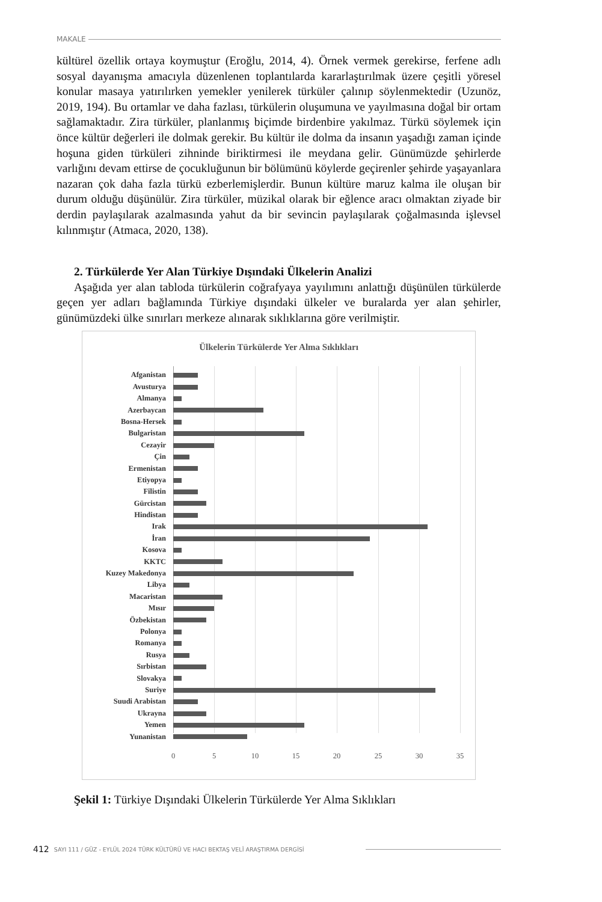MAKALE
kültürel özellik ortaya koymuştur (Eroğlu, 2014, 4). Örnek vermek gerekirse, ferfene adlı sosyal dayanışma amacıyla düzenlenen toplantılarda kararlaştırılmak üzere çeşitli yöresel konular masaya yatırılırken yemekler yenilerek türküler çalınıp söylenmektedir (Uzunöz, 2019, 194). Bu ortamlar ve daha fazlası, türkülerin oluşumuna ve yayılmasına doğal bir ortam sağlamaktadır. Zira türküler, planlanmış biçimde birdenbire yakılmaz. Türkü söylemek için önce kültür değerleri ile dolmak gerekir. Bu kültür ile dolma da insanın yaşadığı zaman içinde hoşuna giden türküleri zihninde biriktirmesi ile meydana gelir. Günümüzde şehirlerde varlığını devam ettirse de çocukluğunun bir bölümünü köylerde geçirenler şehirde yaşayanlara nazaran çok daha fazla türkü ezberlemişlerdir. Bunun kültüre maruz kalma ile oluşan bir durum olduğu düşünülür. Zira türküler, müzikal olarak bir eğlence aracı olmaktan ziyade bir derdin paylaşılarak azalmasında yahut da bir sevincin paylaşılarak çoğalmasında işlevsel kılınmıştır (Atmaca, 2020, 138).
2. Türkülerde Yer Alan Türkiye Dışındaki Ülkelerin Analizi
Aşağıda yer alan tabloda türkülerin coğrafyaya yayılımını anlattığı düşünülen türkülerde geçen yer adları bağlamında Türkiye dışındaki ülkeler ve buralarda yer alan şehirler, günümüzdeki ülke sınırları merkeze alınarak sıklıklarına göre verilmiştir.
Ülkelerin Türkülerde Yer Alma Sıklıkları
Afganistan
Avusturya
Almanya
Azerbaycan
Bosna-Hersek
Bulgaristan
Cezayir
Çin
Ermenistan
Etiyopya
Filistin
Gürcistan
Hindistan
Irak
İran
Kosova
KKTC
Kuzey Makedonya
Libya
Macaristan
Mısır
Özbekistan
Polonya
Romanya
Rusya
Sırbistan
Slovakya
Suriye
Suudi Arabistan
Ukrayna
Yemen
Yunanistan
0 5 10 15 20 25 30 35
Şekil 1: Türkiye Dışındaki Ülkelerin Türkülerde Yer Alma Sıklıkları
412 SAYI 111 / GÜZ - EYLÜL 2024 TÜRK KÜLTÜRÜ VE HACI BEKTAŞ VELÎ ARAŞTIRMA DERGİSİ